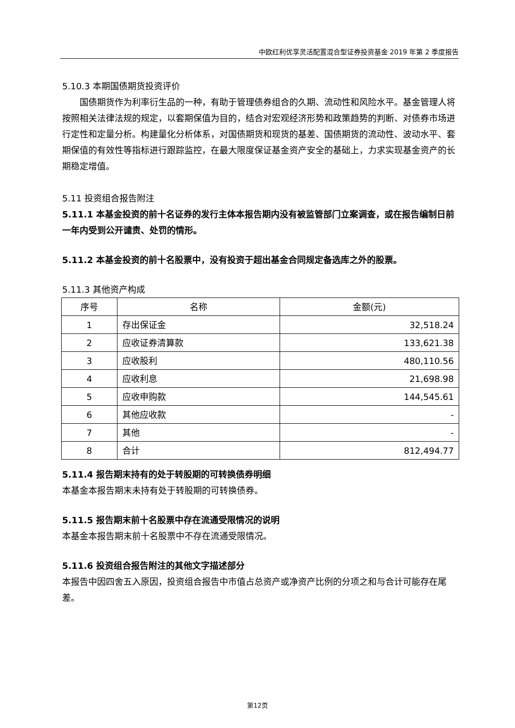中欧红利优享灵活配置混合型证券投资基金 2019 年第 2 季度报告
5.10.3 本期国债期货投资评价
国债期货作为利率衍生品的一种，有助于管理债券组合的久期、流动性和风险水平。基金管理人将按照相关法律法规的规定，以套期保值为目的，结合对宏观经济形势和政策趋势的判断、对债券市场进行定性和定量分析。构建量化分析体系，对国债期货和现货的基差、国债期货的流动性、波动水平、套期保值的有效性等指标进行跟踪监控，在最大限度保证基金资产安全的基础上，力求实现基金资产的长期稳定增值。
5.11 投资组合报告附注
5.11.1 本基金投资的前十名证券的发行主体本报告期内没有被监管部门立案调查，或在报告编制日前一年内受到公开谴责、处罚的情形。
5.11.2 本基金投资的前十名股票中，没有投资于超出基金合同规定备选库之外的股票。
5.11.3 其他资产构成
| 序号 | 名称 | 金额(元) |
| --- | --- | --- |
| 1 | 存出保证金 | 32,518.24 |
| 2 | 应收证券清算款 | 133,621.38 |
| 3 | 应收股利 | 480,110.56 |
| 4 | 应收利息 | 21,698.98 |
| 5 | 应收申购款 | 144,545.61 |
| 6 | 其他应收款 | - |
| 7 | 其他 | - |
| 8 | 合计 | 812,494.77 |
5.11.4 报告期末持有的处于转股期的可转换债券明细
本基金本报告期末未持有处于转股期的可转换债券。
5.11.5 报告期末前十名股票中存在流通受限情况的说明
本基金本报告期末前十名股票中不存在流通受限情况。
5.11.6 投资组合报告附注的其他文字描述部分
本报告中因四舍五入原因，投资组合报告中市值占总资产或净资产比例的分项之和与合计可能存在尾差。
第12页